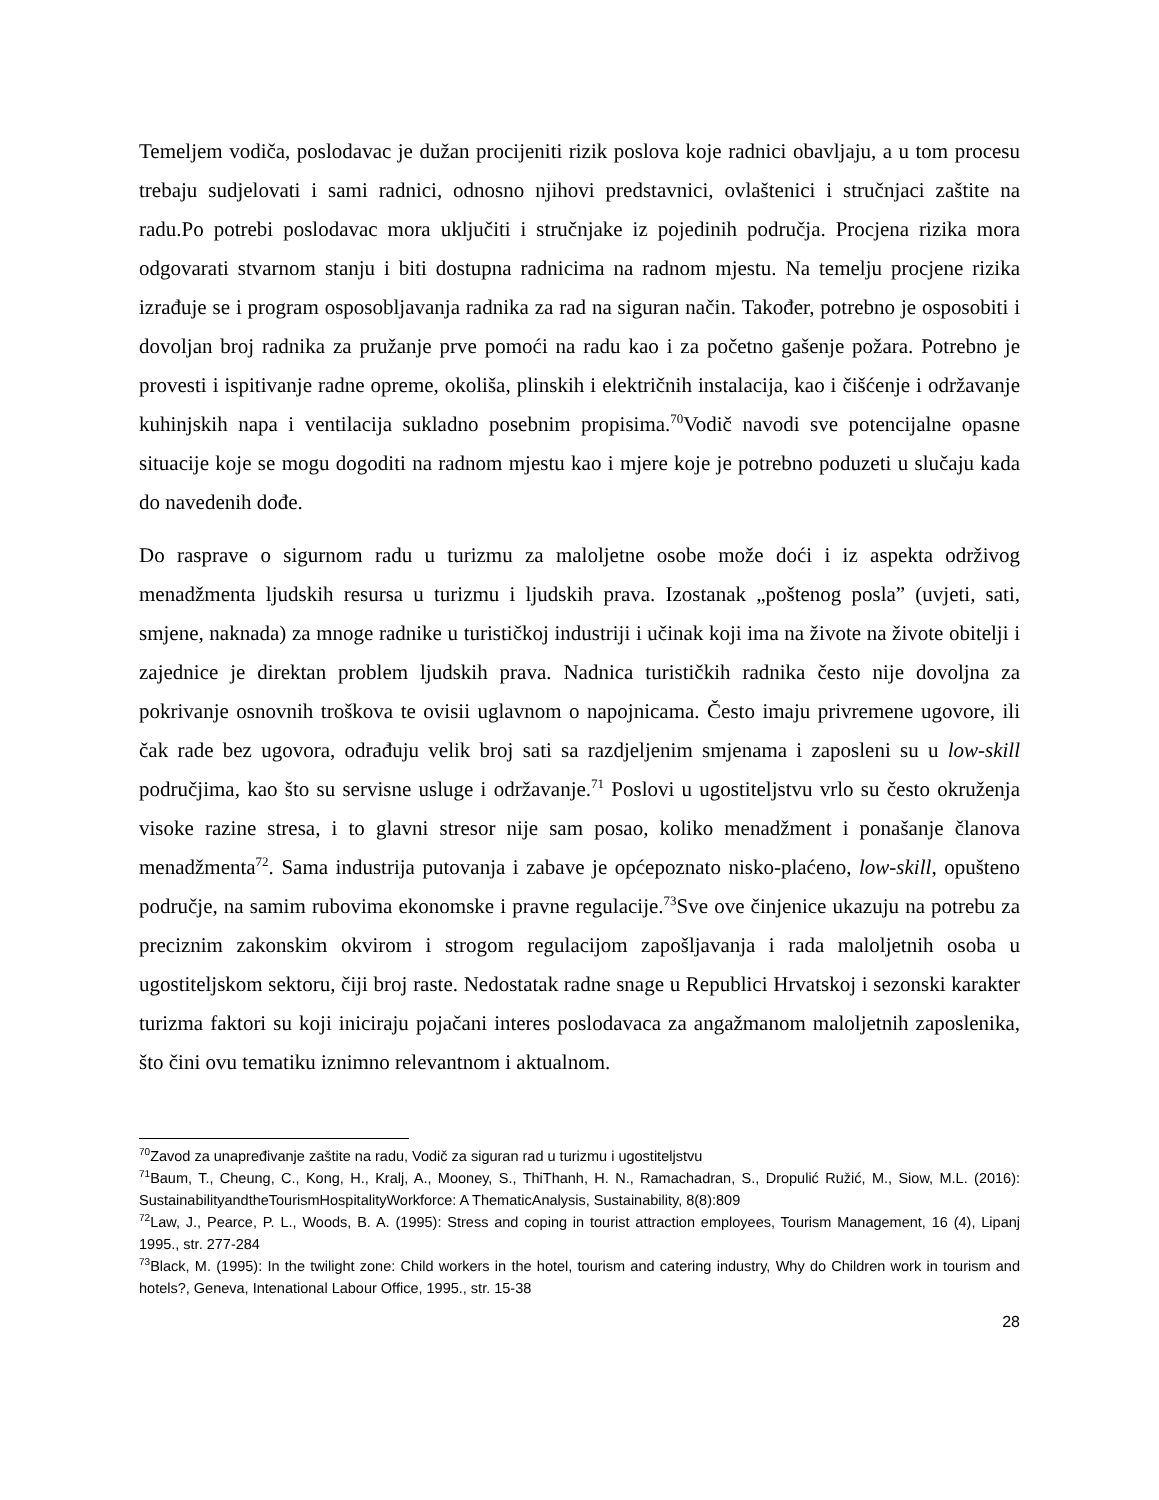Temeljem vodiča, poslodavac je dužan procijeniti rizik poslova koje radnici obavljaju, a u tom procesu trebaju sudjelovati i sami radnici, odnosno njihovi predstavnici, ovlaštenici i stručnjaci zaštite na radu.Po potrebi poslodavac mora uključiti i stručnjake iz pojedinih područja. Procjena rizika mora odgovarati stvarnom stanju i biti dostupna radnicima na radnom mjestu. Na temelju procjene rizika izrađuje se i program osposobljavanja radnika za rad na siguran način. Također, potrebno je osposobiti i dovoljan broj radnika za pružanje prve pomoći na radu kao i za početno gašenje požara. Potrebno je provesti i ispitivanje radne opreme, okoliša, plinskih i električnih instalacija, kao i čišćenje i održavanje kuhinjskih napa i ventilacija sukladno posebnim propisima.<sup>70</sup>Vodič navodi sve potencijalne opasne situacije koje se mogu dogoditi na radnom mjestu kao i mjere koje je potrebno poduzeti u slučaju kada do navedenih dođe.
Do rasprave o sigurnom radu u turizmu za maloljetne osobe može doći i iz aspekta održivog menadžmenta ljudskih resursa u turizmu i ljudskih prava. Izostanak „poštenog posla” (uvjeti, sati, smjene, naknada) za mnoge radnike u turističkoj industriji i učinak koji ima na živote na živote obitelji i zajednice je direktan problem ljudskih prava. Nadnica turističkih radnika često nije dovoljna za pokrivanje osnovnih troškova te ovisii uglavnom o napojnicama. Često imaju privremene ugovore, ili čak rade bez ugovora, odrađuju velik broj sati sa razdjeljenim smjenama i zaposleni su u low-skill područjima, kao što su servisne usluge i održavanje.<sup>71</sup> Poslovi u ugostiteljstvu vrlo su često okruženja visoke razine stresa, i to glavni stresor nije sam posao, koliko menadžment i ponašanje članova menadžmenta<sup>72</sup>. Sama industrija putovanja i zabave je općepoznato nisko-plaćeno, low-skill, opušteno područje, na samim rubovima ekonomske i pravne regulacije.<sup>73</sup>Sve ove činjenice ukazuju na potrebu za preciznim zakonskim okvirom i strogom regulacijom zapošljavanja i rada maloljetnih osoba u ugostiteljskom sektoru, čiji broj raste. Nedostatak radne snage u Republici Hrvatskoj i sezonski karakter turizma faktori su koji iniciraju pojačani interes poslodavaca za angažmanom maloljetnih zaposlenika, što čini ovu tematiku iznimno relevantnom i aktualnom.
<sup>70</sup> Zavod za unapređivanje zaštite na radu, Vodič za siguran rad u turizmu i ugostiteljstvu
<sup>71</sup> Baum, T., Cheung, C., Kong, H., Kralj, A., Mooney, S., ThiThanh, H. N., Ramachadran, S., Dropulić Ružić, M., Siow, M.L. (2016): SustainabilityandtheTourismHospitalityWorkforce: A ThematicAnalysis, Sustainability, 8(8):809
<sup>72</sup> Law, J., Pearce, P. L., Woods, B. A. (1995): Stress and coping in tourist attraction employees, Tourism Management, 16 (4), Lipanj 1995., str. 277-284
<sup>73</sup> Black, M. (1995): In the twilight zone: Child workers in the hotel, tourism and catering industry, Why do Children work in tourism and hotels?, Geneva, Intenational Labour Office, 1995., str. 15-38
28